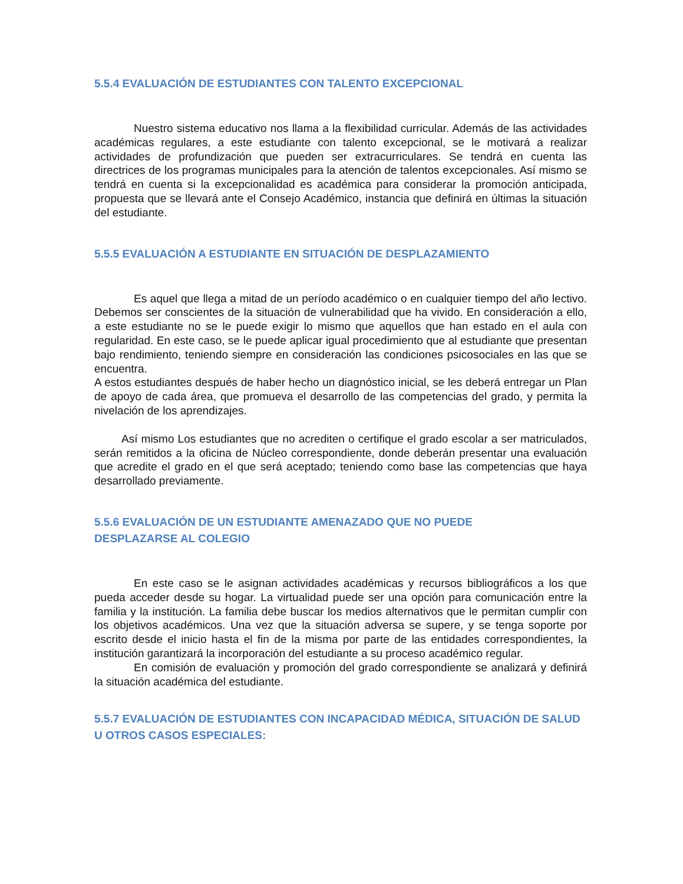5.5.4 EVALUACIÓN DE ESTUDIANTES CON TALENTO EXCEPCIONAL
Nuestro sistema educativo nos llama a la flexibilidad curricular. Además de las actividades académicas regulares, a este estudiante con talento excepcional, se le motivará a realizar actividades de profundización que pueden ser extracurriculares. Se tendrá en cuenta las directrices de los programas municipales para la atención de talentos excepcionales. Así mismo se tendrá en cuenta si la excepcionalidad es académica para considerar la promoción anticipada, propuesta que se llevará ante el Consejo Académico, instancia que definirá en últimas la situación del estudiante.
5.5.5 EVALUACIÓN A ESTUDIANTE EN SITUACIÓN DE DESPLAZAMIENTO
Es aquel que llega a mitad de un período académico o en cualquier tiempo del año lectivo. Debemos ser conscientes de la situación de vulnerabilidad que ha vivido. En consideración a ello, a este estudiante no se le puede exigir lo mismo que aquellos que han estado en el aula con regularidad. En este caso, se le puede aplicar igual procedimiento que al estudiante que presentan bajo rendimiento, teniendo siempre en consideración las condiciones psicosociales en las que se encuentra.
A estos estudiantes después de haber hecho un diagnóstico inicial, se les deberá entregar un Plan de apoyo de cada área, que promueva el desarrollo de las competencias del grado, y permita la nivelación de los aprendizajes.
Así mismo Los estudiantes que no acrediten o certifique el grado escolar a ser matriculados, serán remitidos a la oficina de Núcleo correspondiente, donde deberán presentar una evaluación que acredite el grado en el que será aceptado; teniendo como base las competencias que haya desarrollado previamente.
5.5.6 EVALUACIÓN DE UN ESTUDIANTE AMENAZADO QUE NO PUEDE
DESPLAZARSE AL COLEGIO
En este caso se le asignan actividades académicas y recursos bibliográficos a los que pueda acceder desde su hogar. La virtualidad puede ser una opción para comunicación entre la familia y la institución. La familia debe buscar los medios alternativos que le permitan cumplir con los objetivos académicos. Una vez que la situación adversa se supere, y se tenga soporte por escrito desde el inicio hasta el fin de la misma por parte de las entidades correspondientes, la institución garantizará la incorporación del estudiante a su proceso académico regular.
En comisión de evaluación y promoción del grado correspondiente se analizará y definirá la situación académica del estudiante.
5.5.7 EVALUACIÓN DE ESTUDIANTES CON INCAPACIDAD MÉDICA, SITUACIÓN DE SALUD U OTROS CASOS ESPECIALES: